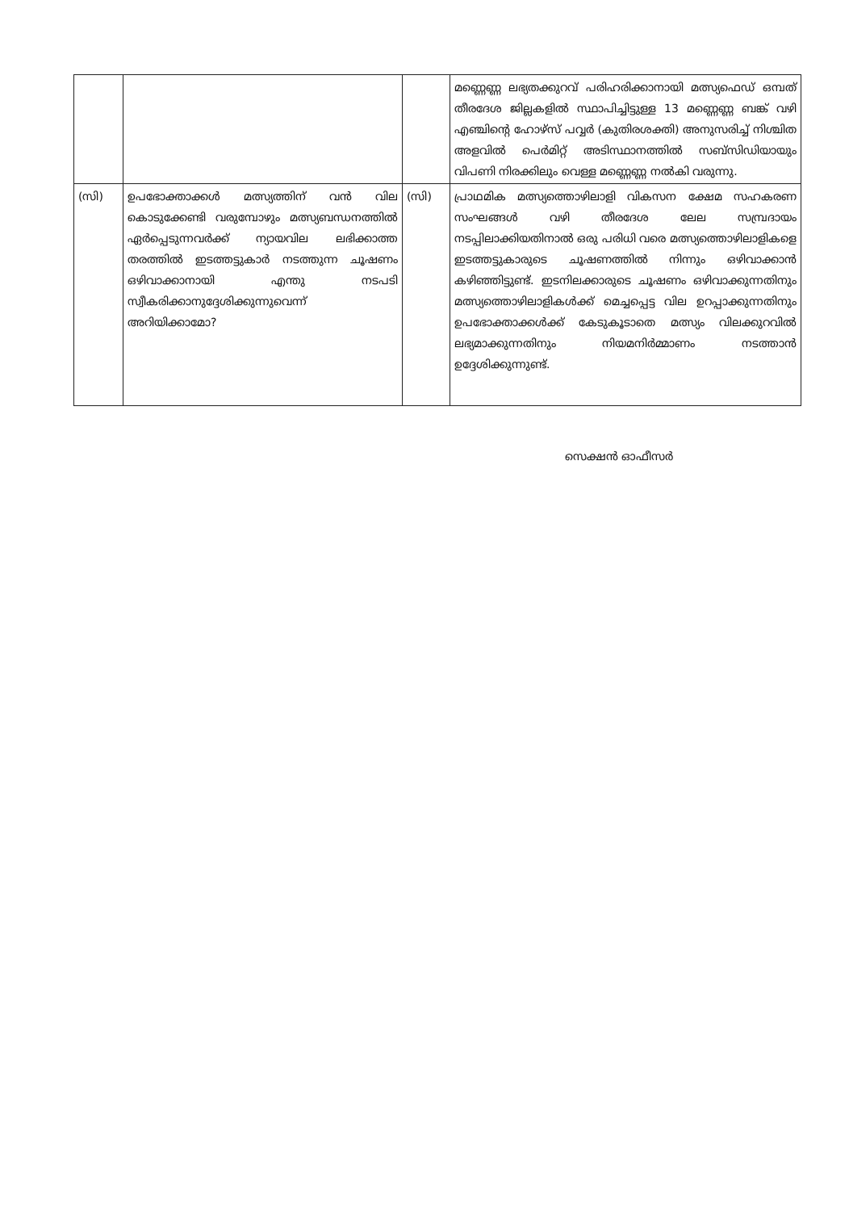| | | | മണ്ണെണ്ണ ലഭ്യതക്കുറവ് പരിഹരിക്കാനായി മത്സ്യഫെഡ് ഒമ്പത് തീരദേശ ജില്ലകളിൽ സ്ഥാപിച്ചിട്ടുള്ള 13 മണ്ണെണ്ണ ബങ്ക് വഴി എഞ്ചിന്റെ ഹോഴ്സ് പവ്വർ (കുതിരശക്തി) അനുസരിച്ച് നിശ്ചിത അളവിൽ പെർമിറ്റ് അടിസ്ഥാനത്തിൽ സബ്സിഡിയായും വിപണി നിരക്കിലും വെള്ള മണ്ണെണ്ണ നൽകി വരുന്നു. |
| (സി) | ഉപഭോക്താക്കൾ മത്സ്യത്തിന് വൻ വില കൊടുക്കേണ്ടി വരുമ്പോഴും മത്സ്യബന്ധനത്തിൽ ഏർപ്പെടുന്നവർക്ക് ന്യായവില ലഭിക്കാത്ത തരത്തിൽ ഇടത്തട്ടുകാർ നടത്തുന്ന ചൂഷണം ഒഴിവാക്കാനായി എന്തു നടപടി സ്വീകരിക്കാനുദ്ദേശിക്കുന്നുവെന്ന് അറിയിക്കാമോ? | (സി) | പ്രാഥമിക മത്സ്യത്തൊഴിലാളി വികസന ക്ഷേമ സഹകരണ സംഘങ്ങൾ വഴി തീരദേശ ലേല സമ്പ്രദായം നടപ്പിലാക്കിയതിനാൽ ഒരു പരിധി വരെ മത്സ്യത്തൊഴിലാളികളെ ഇടത്തട്ടുകാരുടെ ചൂഷണത്തിൽ നിന്നും ഒഴിവാക്കാൻ കഴിഞ്ഞിട്ടുണ്ട്. ഇടനിലക്കാരുടെ ചൂഷണം ഒഴിവാക്കുന്നതിനും മത്സ്യത്തൊഴിലാളികൾക്ക് മെച്ചപ്പെട്ട വില ഉറപ്പാക്കുന്നതിനും ഉപഭോക്താക്കൾക്ക് കേടുകൂടാതെ മത്സ്യം വിലക്കുറവിൽ ലഭ്യമാക്കുന്നതിനും നിയമനിർമ്മാണം നടത്താൻ ഉദ്ദേശിക്കുന്നുണ്ട്. |
സെക്ഷൻ ഓഫീസർ